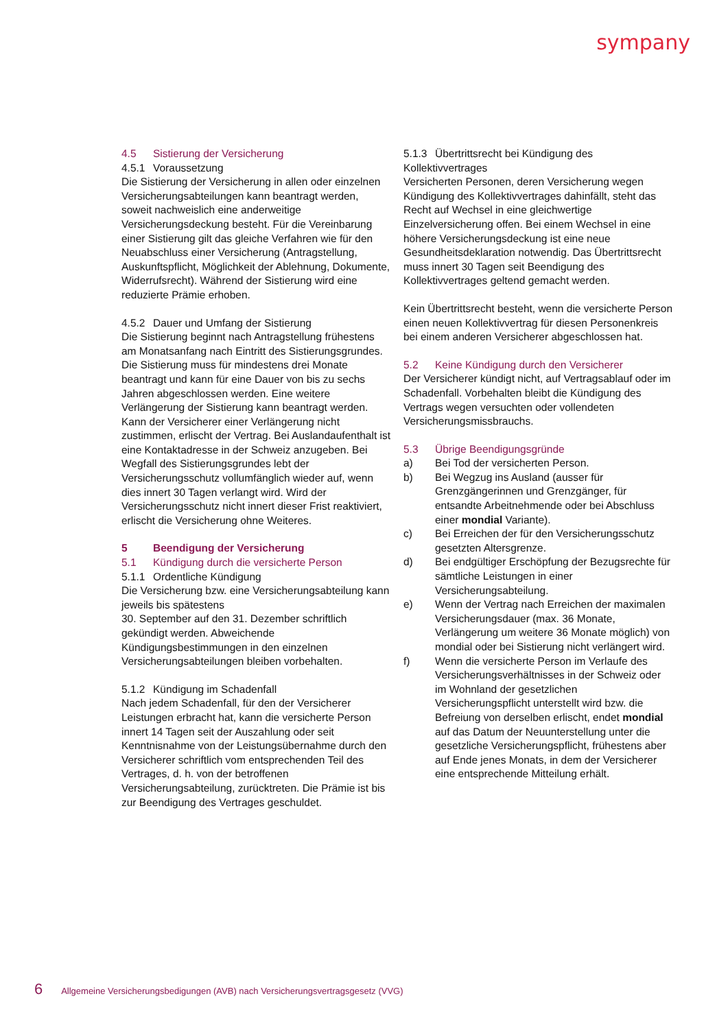sympany
4.5 Sistierung der Versicherung
4.5.1 Voraussetzung
Die Sistierung der Versicherung in allen oder einzelnen Versicherungsabteilungen kann beantragt werden, soweit nachweislich eine anderweitige Versicherungsdeckung besteht. Für die Vereinbarung einer Sistierung gilt das gleiche Verfahren wie für den Neuabschluss einer Versicherung (Antragstellung, Auskunftspflicht, Möglichkeit der Ablehnung, Dokumente, Widerrufsrecht). Während der Sistierung wird eine reduzierte Prämie erhoben.
4.5.2 Dauer und Umfang der Sistierung
Die Sistierung beginnt nach Antragstellung frühestens am Monatsanfang nach Eintritt des Sistierungsgrundes. Die Sistierung muss für mindestens drei Monate beantragt und kann für eine Dauer von bis zu sechs Jahren abgeschlossen werden. Eine weitere Verlängerung der Sistierung kann beantragt werden. Kann der Versicherer einer Verlängerung nicht zustimmen, erlischt der Vertrag. Bei Auslandaufenthalt ist eine Kontaktadresse in der Schweiz anzugeben. Bei Wegfall des Sistierungsgrundes lebt der Versicherungsschutz vollumfänglich wieder auf, wenn dies innert 30 Tagen verlangt wird. Wird der Versicherungsschutz nicht innert dieser Frist reaktiviert, erlischt die Versicherung ohne Weiteres.
5 Beendigung der Versicherung
5.1 Kündigung durch die versicherte Person
5.1.1 Ordentliche Kündigung
Die Versicherung bzw. eine Versicherungsabteilung kann jeweils bis spätestens
30. September auf den 31. Dezember schriftlich gekündigt werden. Abweichende Kündigungsbestimmungen in den einzelnen Versicherungsabteilungen bleiben vorbehalten.
5.1.2 Kündigung im Schadenfall
Nach jedem Schadenfall, für den der Versicherer Leistungen erbracht hat, kann die versicherte Person innert 14 Tagen seit der Auszahlung oder seit Kenntnisnahme von der Leistungsübernahme durch den Versicherer schriftlich vom entsprechenden Teil des Vertrages, d. h. von der betroffenen Versicherungsabteilung, zurücktreten. Die Prämie ist bis zur Beendigung des Vertrages geschuldet.
5.1.3 Übertrittsrecht bei Kündigung des Kollektivvertrages
Versicherten Personen, deren Versicherung wegen Kündigung des Kollektivvertrages dahinfällt, steht das Recht auf Wechsel in eine gleichwertige Einzelversicherung offen. Bei einem Wechsel in eine höhere Versicherungsdeckung ist eine neue Gesundheitsdeklaration notwendig. Das Übertrittsrecht muss innert 30 Tagen seit Beendigung des Kollektivvertrages geltend gemacht werden.
Kein Übertrittsrecht besteht, wenn die versicherte Person einen neuen Kollektivvertrag für diesen Personenkreis bei einem anderen Versicherer abgeschlossen hat.
5.2 Keine Kündigung durch den Versicherer
Der Versicherer kündigt nicht, auf Vertragsablauf oder im Schadenfall. Vorbehalten bleibt die Kündigung des Vertrags wegen versuchten oder vollendeten Versicherungsmissbrauchs.
5.3 Übrige Beendigungsgründe
a) Bei Tod der versicherten Person.
b) Bei Wegzug ins Ausland (ausser für Grenzgängerinnen und Grenzgänger, für entsandte Arbeitnehmende oder bei Abschluss einer mondial Variante).
c) Bei Erreichen der für den Versicherungsschutz gesetzten Altersgrenze.
d) Bei endgültiger Erschöpfung der Bezugsrechte für sämtliche Leistungen in einer Versicherungsabteilung.
e) Wenn der Vertrag nach Erreichen der maximalen Versicherungsdauer (max. 36 Monate, Verlängerung um weitere 36 Monate möglich) von mondial oder bei Sistierung nicht verlängert wird.
f) Wenn die versicherte Person im Verlaufe des Versicherungsverhältnisses in der Schweiz oder im Wohnland der gesetzlichen Versicherungspflicht unterstellt wird bzw. die Befreiung von derselben erlischt, endet mondial auf das Datum der Neuunterstellung unter die gesetzliche Versicherungspflicht, frühestens aber auf Ende jenes Monats, in dem der Versicherer eine entsprechende Mitteilung erhält.
6 Allgemeine Versicherungsbedigungen (AVB) nach Versicherungsvertragsgesetz (VVG)